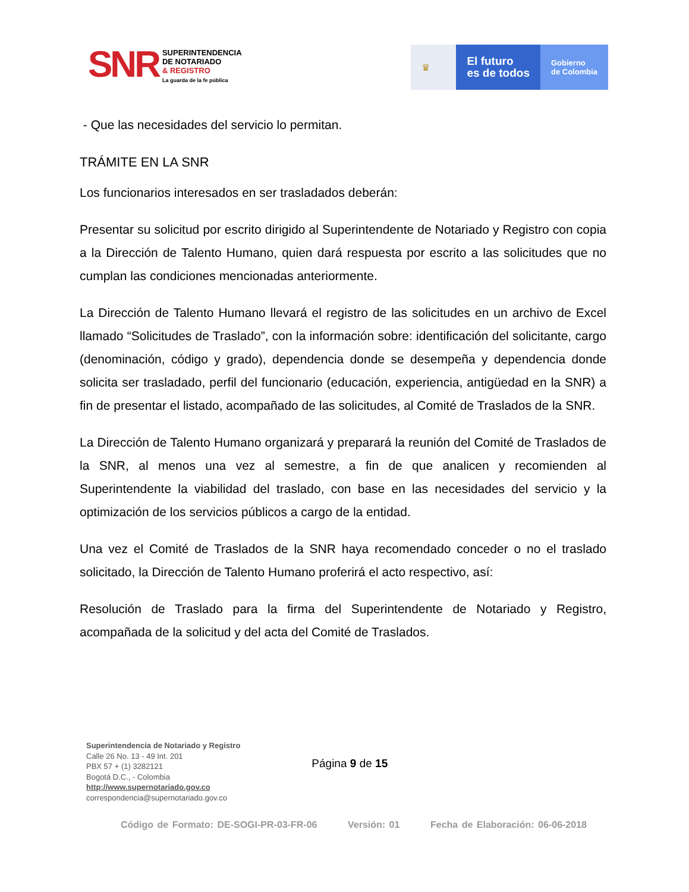SNR
SUPERINTENDENCIA
DE NOTARIADO
& REGISTRO
La guarda de la fe pública
♛
El futuro
es de todos
Gobierno
de Colombia
- Que las necesidades del servicio lo permitan.
TRÁMITE EN LA SNR
Los funcionarios interesados en ser trasladados deberán:
Presentar su solicitud por escrito dirigido al Superintendente de Notariado y Registro con copia a la Dirección de Talento Humano, quien dará respuesta por escrito a las solicitudes que no cumplan las condiciones mencionadas anteriormente.
La Dirección de Talento Humano llevará el registro de las solicitudes en un archivo de Excel llamado “Solicitudes de Traslado”, con la información sobre: identificación del solicitante, cargo (denominación, código y grado), dependencia donde se desempeña y dependencia donde solicita ser trasladado, perfil del funcionario (educación, experiencia, antigüedad en la SNR) a fin de presentar el listado, acompañado de las solicitudes, al Comité de Traslados de la SNR.
La Dirección de Talento Humano organizará y preparará la reunión del Comité de Traslados de la SNR, al menos una vez al semestre, a fin de que analicen y recomienden al Superintendente la viabilidad del traslado, con base en las necesidades del servicio y la optimización de los servicios públicos a cargo de la entidad.
Una vez el Comité de Traslados de la SNR haya recomendado conceder o no el traslado solicitado, la Dirección de Talento Humano proferirá el acto respectivo, así:
Resolución de Traslado para la firma del Superintendente de Notariado y Registro, acompañada de la solicitud y del acta del Comité de Traslados.
Superintendencia de Notariado y Registro
Calle 26 No. 13 - 49 Int. 201
PBX 57 + (1) 3282121
Bogotá D.C., - Colombia
http://www.supernotariado.gov.co
correspondencia@supernotariado.gov.co
Página 9 de 15
Código de Formato: DE-SOGI-PR-03-FR-06 Versión: 01 Fecha de Elaboración: 06-06-2018